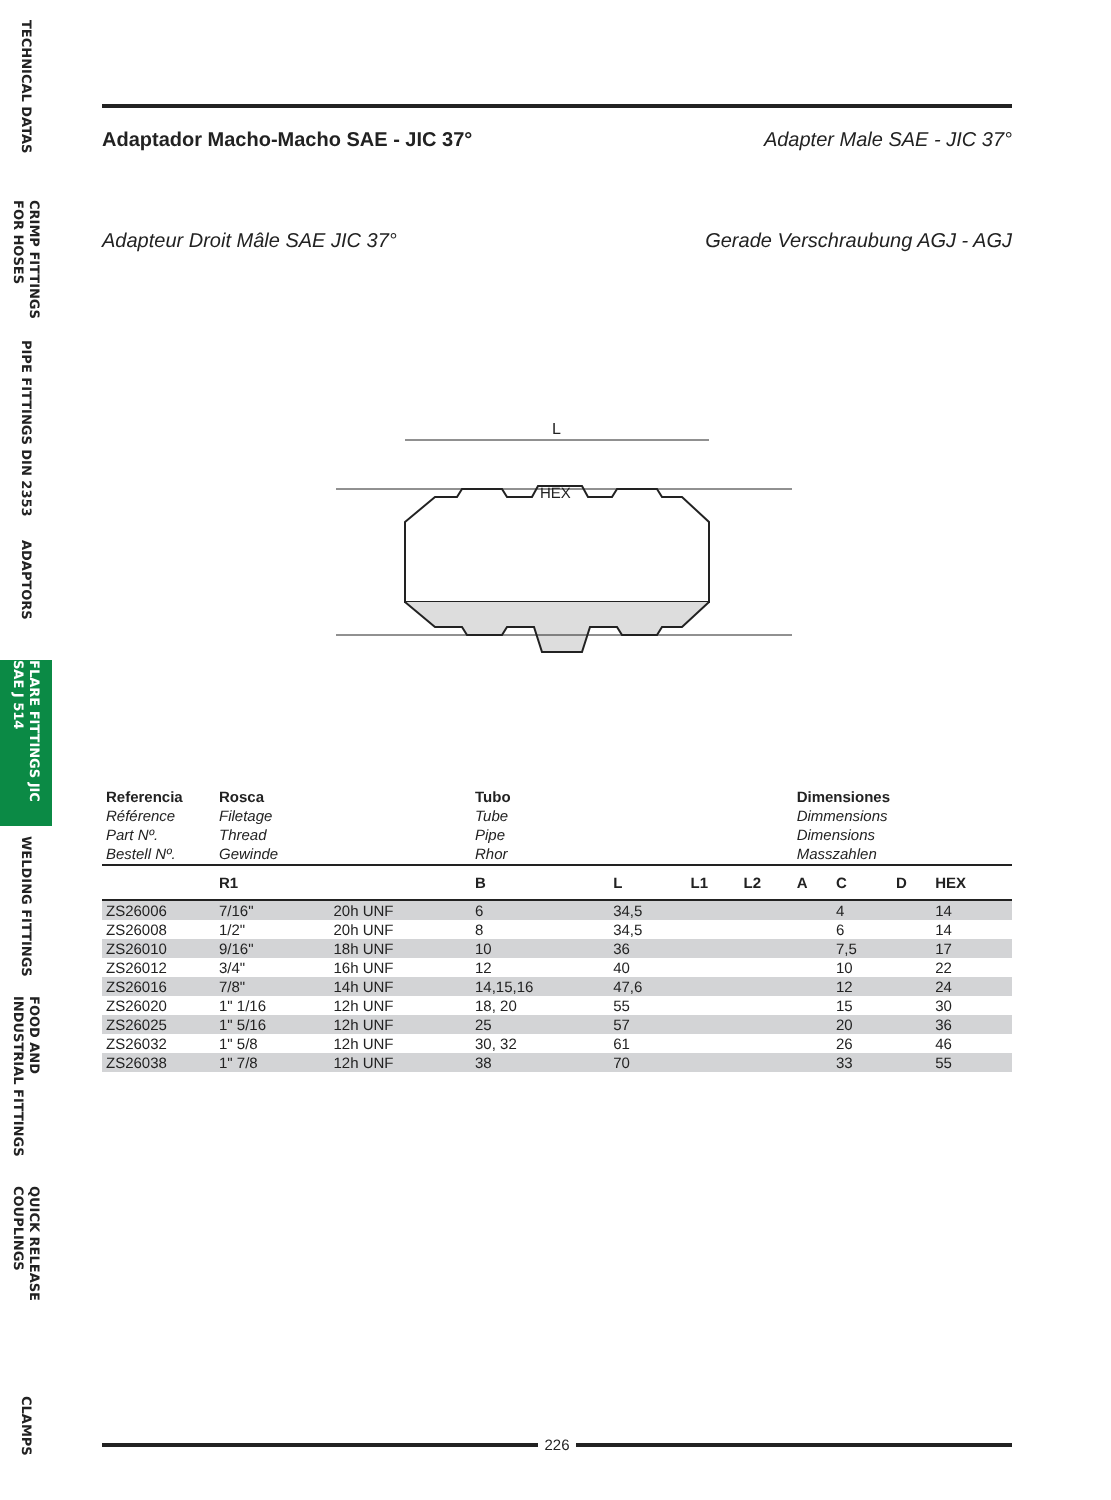TECHNICAL DATAS
CRIMP FITTINGS FOR HOSES
PIPE FITTINGS DIN 2353
ADAPTORS
FLARE FITTINGS JIC SAE J 514
WELDING FITTINGS
FOOD AND INDUSTRIAL FITTINGS
QUICK RELEASE COUPLINGS
CLAMPS
Adaptador Macho-Macho SAE - JIC 37° Adapter Male SAE - JIC 37°
Adapteur Droit Mâle SAE JIC 37° Gerade Verschraubung AGJ - AGJ
L
HEX
| Referencia Référence Part Nº. Bestell Nº. | Rosca Filetage Thread Gewinde | | Tubo Tube Pipe Rhor | | | | Dimensiones Dimmensions Dimensions Masszahlen | | | |
| | R1 | | B | L | L1 | L2 | A | C | D | HEX |
| ZS26006 | 7/16" | 20h UNF | 6 | 34,5 | | | | 4 | | 14 |
| ZS26008 | 1/2" | 20h UNF | 8 | 34,5 | | | | 6 | | 14 |
| ZS26010 | 9/16" | 18h UNF | 10 | 36 | | | | 7,5 | | 17 |
| ZS26012 | 3/4" | 16h UNF | 12 | 40 | | | | 10 | | 22 |
| ZS26016 | 7/8" | 14h UNF | 14,15,16 | 47,6 | | | | 12 | | 24 |
| ZS26020 | 1" 1/16 | 12h UNF | 18, 20 | 55 | | | | 15 | | 30 |
| ZS26025 | 1" 5/16 | 12h UNF | 25 | 57 | | | | 20 | | 36 |
| ZS26032 | 1" 5/8 | 12h UNF | 30, 32 | 61 | | | | 26 | | 46 |
| ZS26038 | 1" 7/8 | 12h UNF | 38 | 70 | | | | 33 | | 55 |
226